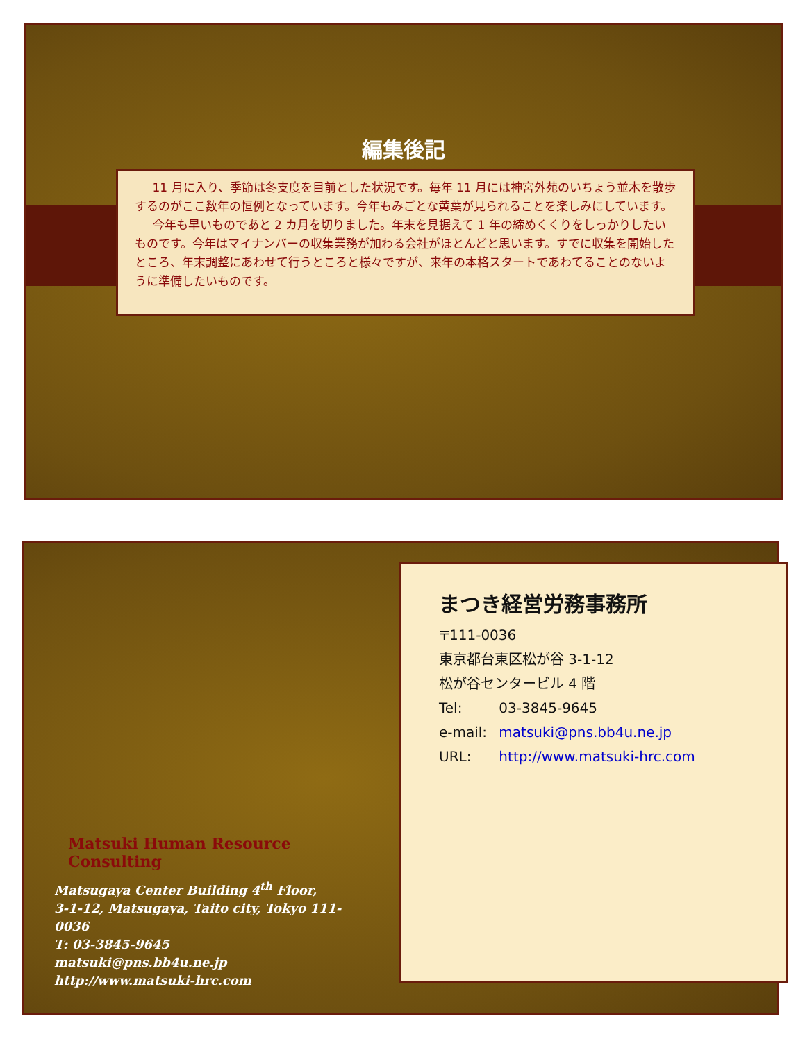編集後記
11 月に入り、季節は冬支度を目前とした状況です。毎年 11 月には神宮外苑のいちょう並木を散歩するのがここ数年の恒例となっています。今年もみごとな黄葉が見られることを楽しみにしています。
今年も早いものであと 2 カ月を切りました。年末を見据えて 1 年の締めくくりをしっかりしたいものです。今年はマイナンバーの収集業務が加わる会社がほとんどと思います。すでに収集を開始したところ、年末調整にあわせて行うところと様々ですが、来年の本格スタートであわてることのないように準備したいものです。
Matsuki Human Resource Consulting
Matsugaya Center Building 4<sup>th</sup> Floor,
3-1-12, Matsugaya, Taito city, Tokyo 111-0036
T: 03-3845-9645
matsuki@pns.bb4u.ne.jp
http://www.matsuki-hrc.com
まつき経営労務事務所
〒111-0036
東京都台東区松が谷 3-1-12
松が谷センタービル 4 階
Tel: 03-3845-9645
e-mail: matsuki@pns.bb4u.ne.jp
URL: http://www.matsuki-hrc.com